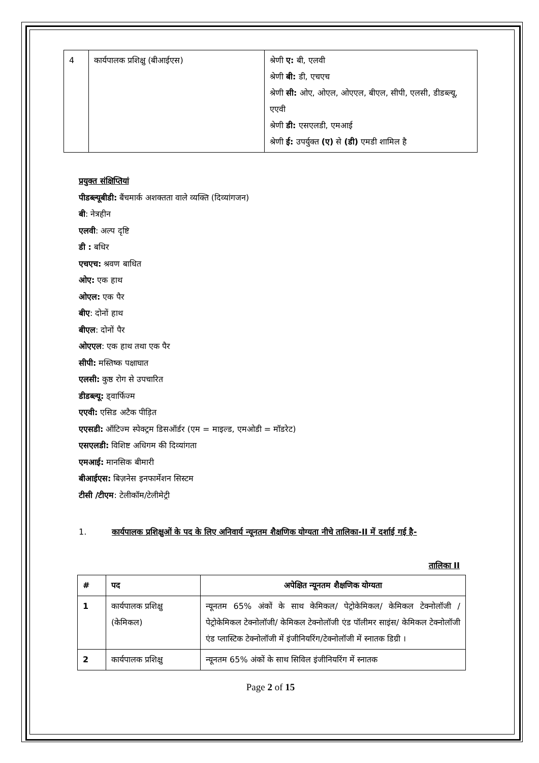| 4 | कार्यपालक प्रशिक्षु (बीआईएस) | श्रेणी ए: बी, एलवी श्रेणी बी: डी, एचएच श्रेणी सी: ओए, ओएल, ओएएल, बीएल, सीपी, एलसी, डीडब्ल्यू, एएवी श्रेणी डी: एसएलडी, एमआई श्रेणी ई: उपर्युक्त (ए) से (डी) एमडी शामिल है |
प्रयुक्त संक्षिप्तियां
पीडब्ल्यूबीडी: बैंचमार्क अशक्तता वाले व्यक्ति (दिव्यांगजन)
बी: नेत्रहीन
एलवी: अल्प दृष्टि
डी : बधिर
एचएच: श्रवण बाधित
ओए: एक हाथ
ओएल: एक पैर
बीए: दोनों हाथ
बीएल: दोनों पैर
ओएएल: एक हाथ तथा एक पैर
सीपी: मस्तिष्क पक्षाघात
एलसी: कुष्ठ रोग से उपचारित
डीडब्ल्यू: ड्वार्फिज्म
एएवी: एसिड अटैक पीड़ित
एएसडी: ऑटिज्म स्पेक्ट्रम डिसऑर्डर (एम = माइल्ड, एमओडी = मॉडरेट)
एसएलडी: विशिष्ट अधिगम की दिव्यांगता
एमआई: मानसिक बीमारी
बीआईएस: बिज़नेस इनफार्मेशन सिस्टम
टीसी /टीएम: टेलीकॉम/टेलीमेट्री
1. कार्यपालक प्रशिक्षुओं के पद के लिए अनिवार्य न्यूनतम शैक्षणिक योग्यता नीचे तालिका-II में दर्शाई गई है-
तालिका II
| # | पद | अपेक्षित न्यूनतम शैक्षणिक योग्यता |
| --- | --- | --- |
| 1 | कार्यपालक प्रशिक्षु (केमिकल) | न्यूनतम 65% अंकों के साथ केमिकल/ पेट्रोकेमिकल/ केमिकल टेक्नोलॉजी / पेट्रोकेमिकल टेक्नोलॉजी/ केमिकल टेक्नोलॉजी एंड पॉलीमर साइंस/ केमिकल टेक्नोलॉजी एंड प्लास्टिक टेक्नोलॉजी में इंजीनियरिंग/टेक्नोलॉजी में स्नातक डिग्री । |
| 2 | कार्यपालक प्रशिक्षु | न्यूनतम 65% अंकों के साथ सिविल इंजीनियरिंग में स्नातक |
Page 2 of 15